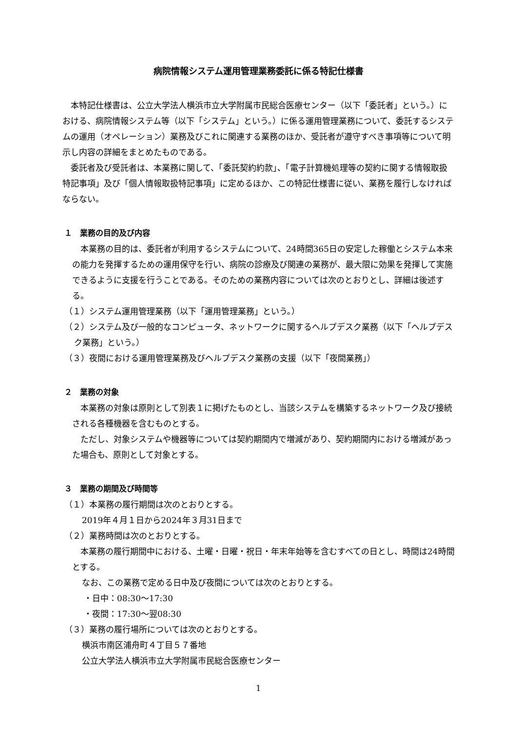病院情報システム運用管理業務委託に係る特記仕様書
本特記仕様書は、公立大学法人横浜市立大学附属市民総合医療センター（以下「委託者」という。）における、病院情報システム等（以下「システム」という。）に係る運用管理業務について、委託するシステムの運用（オペレーション）業務及びこれに関連する業務のほか、受託者が遵守すべき事項等について明示し内容の詳細をまとめたものである。
委託者及び受託者は、本業務に関して、「委託契約約款」、「電子計算機処理等の契約に関する情報取扱特記事項」及び「個人情報取扱特記事項」に定めるほか、この特記仕様書に従い、業務を履行しなければならない。
１　業務の目的及び内容
本業務の目的は、委託者が利用するシステムについて、24時間365日の安定した稼働とシステム本来の能力を発揮するための運用保守を行い、病院の診療及び関連の業務が、最大限に効果を発揮して実施できるように支援を行うことである。そのための業務内容については次のとおりとし、詳細は後述する。
（１）システム運用管理業務（以下「運用管理業務」という。）
（２）システム及び一般的なコンピュータ、ネットワークに関するヘルプデスク業務（以下「ヘルプデスク業務」という。）
（３）夜間における運用管理業務及びヘルプデスク業務の支援（以下「夜間業務」）
２　業務の対象
本業務の対象は原則として別表１に掲げたものとし、当該システムを構築するネットワーク及び接続される各種機器を含むものとする。
ただし、対象システムや機器等については契約期間内で増減があり、契約期間内における増減があった場合も、原則として対象とする。
３　業務の期間及び時間等
（１）本業務の履行期間は次のとおりとする。
2019年４月１日から2024年３月31日まで
（２）業務時間は次のとおりとする。
本業務の履行期間中における、土曜・日曜・祝日・年末年始等を含むすべての日とし、時間は24時間とする。
なお、この業務で定める日中及び夜間については次のとおりとする。
・日中：08:30～17:30
・夜間：17:30～翌08:30
（３）業務の履行場所については次のとおりとする。
横浜市南区浦舟町４丁目５７番地
公立大学法人横浜市立大学附属市民総合医療センター
1